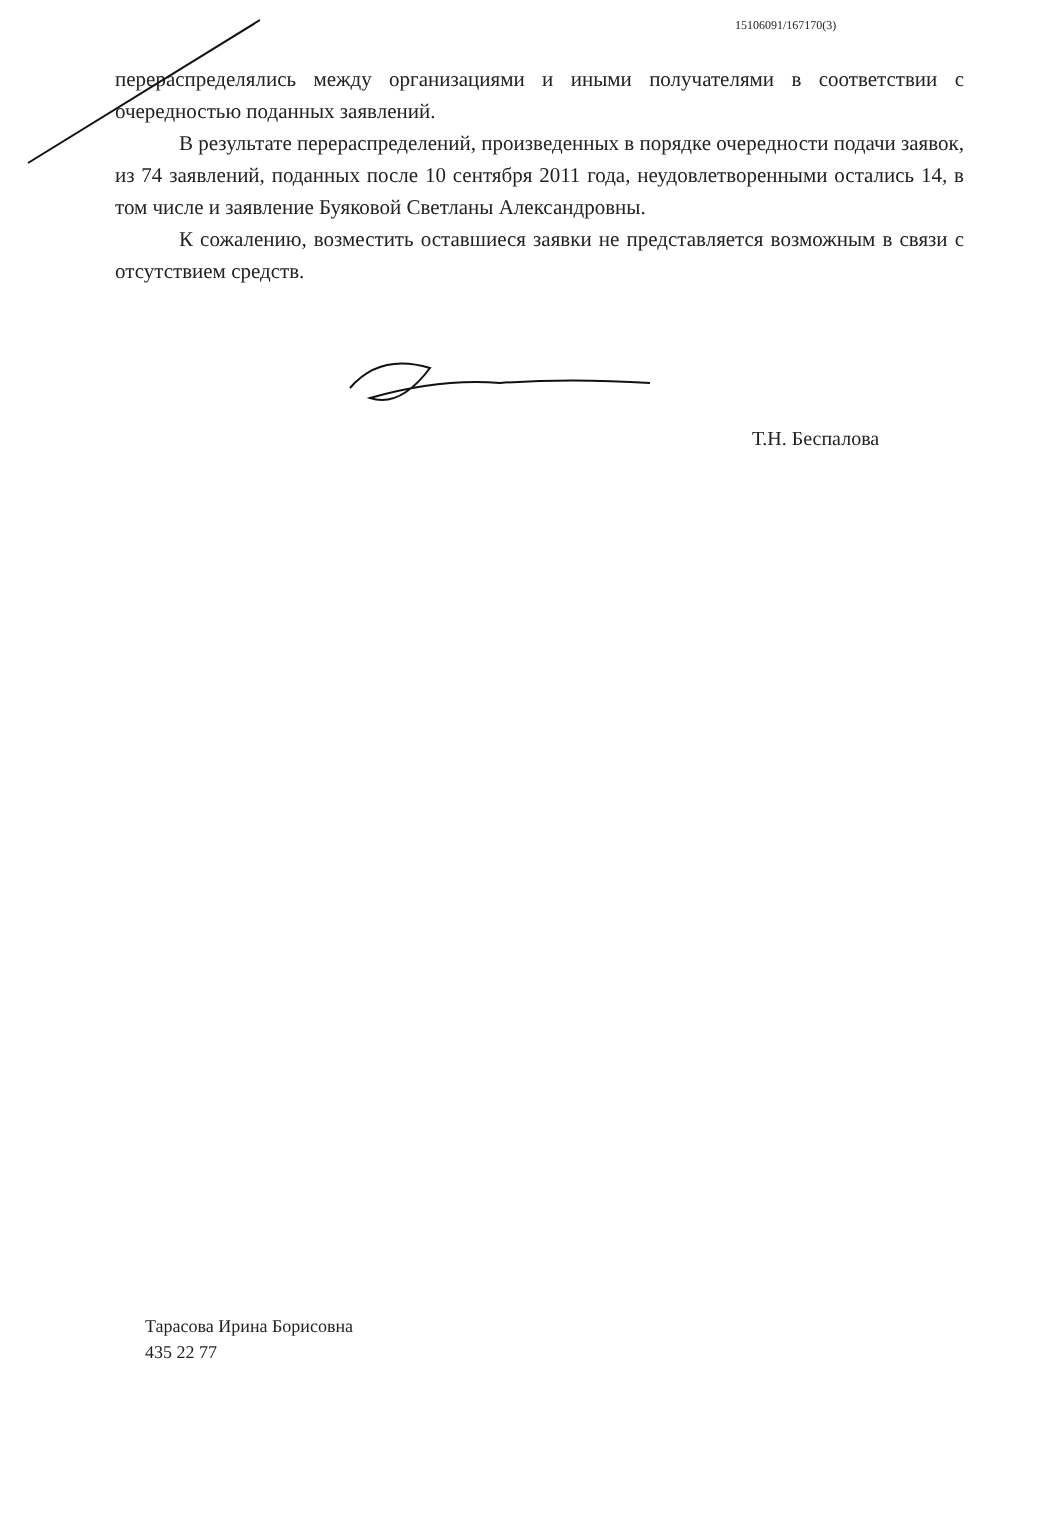15106091/167170(3)
перераспределялись между организациями и иными получателями в соответствии с очередностью поданных заявлений.
В результате перераспределений, произведенных в порядке очередности подачи заявок, из 74 заявлений, поданных после 10 сентября 2011 года, неудовлетворенными остались 14, в том числе и заявление Буяковой Светланы Александровны.
К сожалению, возместить оставшиеся заявки не представляется возможным в связи с отсутствием средств.
Т.Н. Беспалова
Тарасова Ирина Борисовна
435 22 77